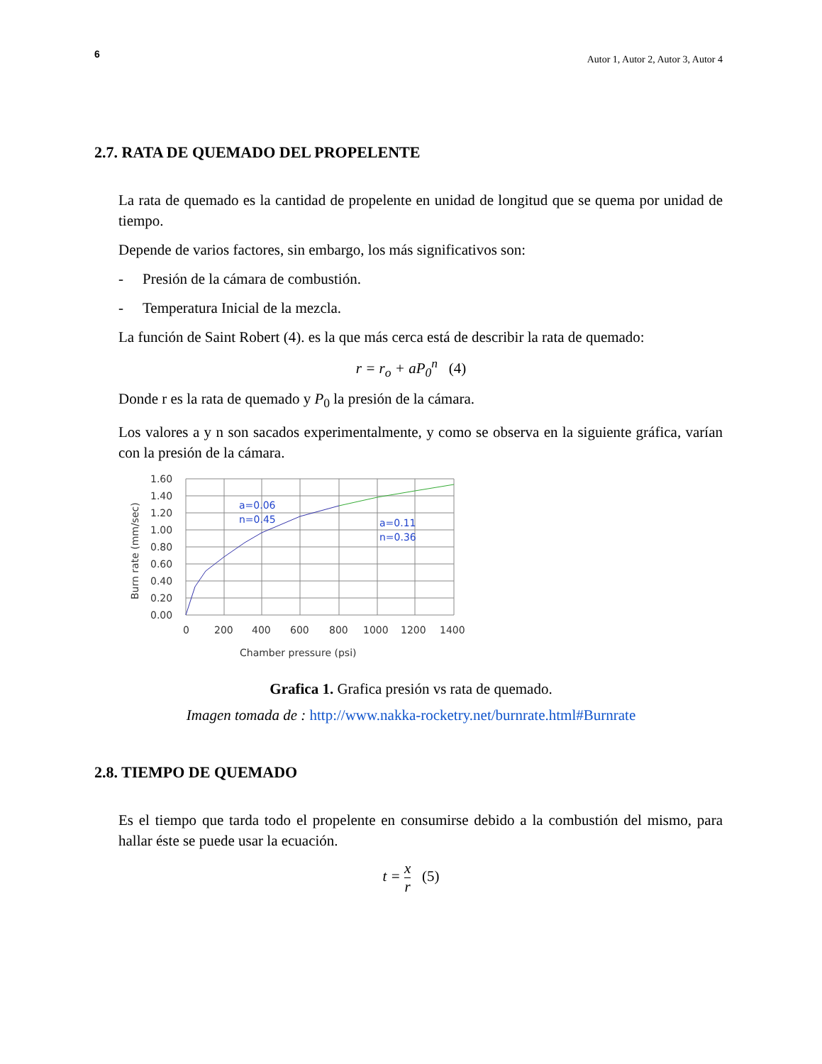6 Autor 1, Autor 2, Autor 3, Autor 4
2.7. RATA DE QUEMADO DEL PROPELENTE
La rata de quemado es la cantidad de propelente en unidad de longitud que se quema por unidad de tiempo.
Depende de varios factores, sin embargo, los más significativos son:
- Presión de la cámara de combustión.
- Temperatura Inicial de la mezcla.
La función de Saint Robert (4). es la que más cerca está de describir la rata de quemado:
r = r<sub>o</sub> + aP<sub>0</sub><sup>n</sup> (4)
Donde r es la rata de quemado y P<sub>0</sub> la presión de la cámara.
Los valores a y n son sacados experimentalmente, y como se observa en la siguiente gráfica, varían con la presión de la cámara.
a=0.06
n=0.45
a=0.11
n=0.36
1.60
1.40
1.20
1.00
0.80
0.60
0.40
0.20
0.00
0
200
400
600
800
1000
1200
1400
Chamber pressure (psi)
Burn rate (mm/sec)
Grafica 1. Grafica presión vs rata de quemado.
Imagen tomada de : http://www.nakka-rocketry.net/burnrate.html#Burnrate
2.8. TIEMPO DE QUEMADO
Es el tiempo que tarda todo el propelente en consumirse debido a la combustión del mismo, para hallar éste se puede usar la ecuación.
t = x r (5)